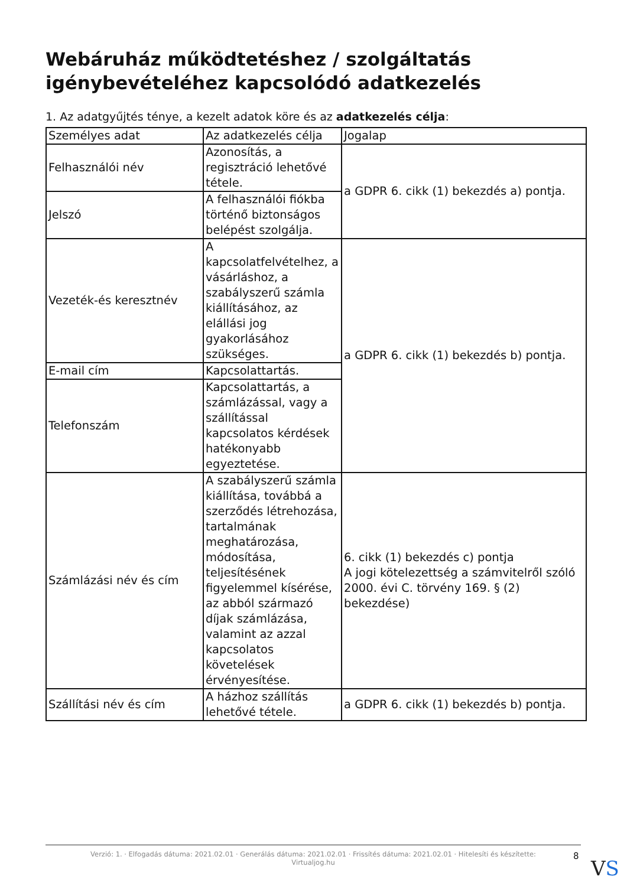Webáruház működtetéshez / szolgáltatás igénybevételéhez kapcsolódó adatkezelés
1. Az adatgyűjtés ténye, a kezelt adatok köre és az adatkezelés célja:
| Személyes adat | Az adatkezelés célja | Jogalap |
| --- | --- | --- |
| Felhasználói név | Azonosítás, a regisztráció lehetővé tétele. | a GDPR 6. cikk (1) bekezdés a) pontja. |
| Jelszó | A felhasználói fiókba történő biztonságos belépést szolgálja. | |
| Vezeték-és keresztnév | A kapcsolatfelvételhez, a vásárláshoz, a szabályszerű számla kiállításához, az elállási jog gyakorlásához szükséges. | a GDPR 6. cikk (1) bekezdés b) pontja. |
| E-mail cím | Kapcsolattartás. | |
| Telefonszám | Kapcsolattartás, a számlázással, vagy a szállítással kapcsolatos kérdések hatékonyabb egyeztetése. | |
| Számlázási név és cím | A szabályszerű számla kiállítása, továbbá a szerződés létrehozása, tartalmának meghatározása, módosítása, teljesítésének figyelemmel kísérése, az abból származó díjak számlázása, valamint az azzal kapcsolatos követelések érvényesítése. | 6. cikk (1) bekezdés c) pontja A jogi kötelezettség a számvitelről szóló 2000. évi C. törvény 169. § (2) bekezdése) |
| Szállítási név és cím | A házhoz szállítás lehetővé tétele. | a GDPR 6. cikk (1) bekezdés b) pontja. |
Verzió: 1. · Elfogadás dátuma: 2021.02.01 · Generálás dátuma: 2021.02.01 · Frissítés dátuma: 2021.02.01 · Hitelesíti és készítette:
Virtualjog.hu
8
VS